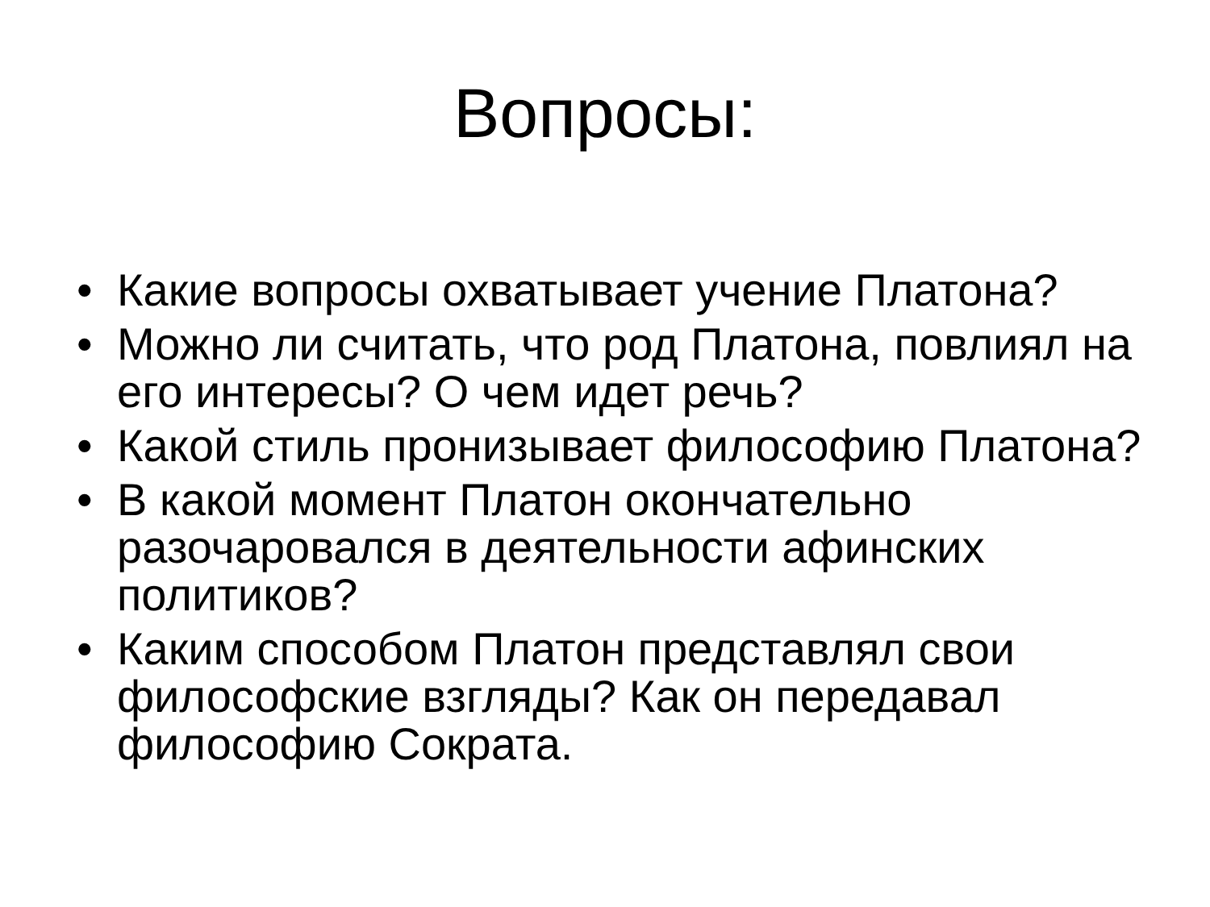Вопросы:
• Какие вопросы охватывает учение Платона?
• Можно ли считать, что род Платона, повлиял на его интересы? О чем идет речь?
• Какой стиль пронизывает философию Платона?
• В какой момент Платон окончательно разочаровался в деятельности афинских политиков?
• Каким способом Платон представлял свои философские взгляды? Как он передавал философию Сократа.